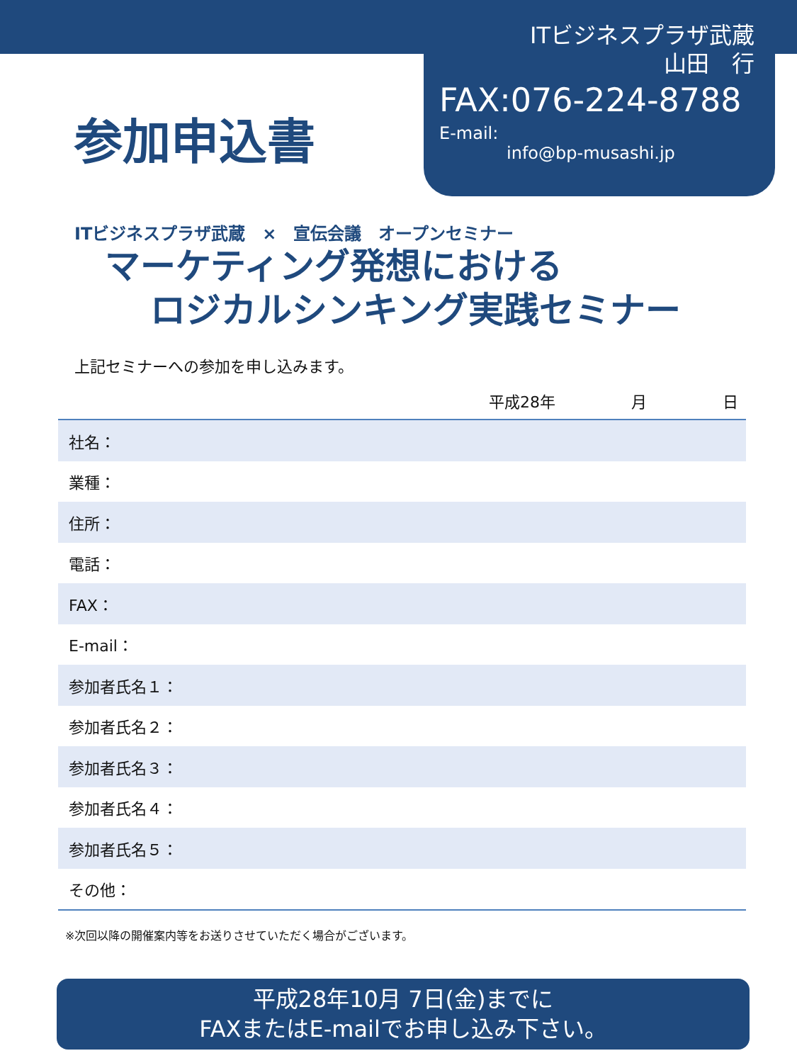参加申込書
ITビジネスプラザ武蔵
山田　行
FAX:076-224-8788
E-mail:
info@bp-musashi.jp
ITビジネスプラザ武蔵　×　宣伝会議　オープンセミナー
マーケティング発想における
ロジカルシンキング実践セミナー
上記セミナーへの参加を申し込みます。
平成28年 月 日
| 社名： |
| 業種： |
| 住所： |
| 電話： |
| FAX： |
| E-mail： |
| 参加者氏名１： |
| 参加者氏名２： |
| 参加者氏名３： |
| 参加者氏名４： |
| 参加者氏名５： |
| その他： |
※次回以降の開催案内等をお送りさせていただく場合がございます。
平成28年10月 7日(金)までに
FAXまたはE-mailでお申し込み下さい。